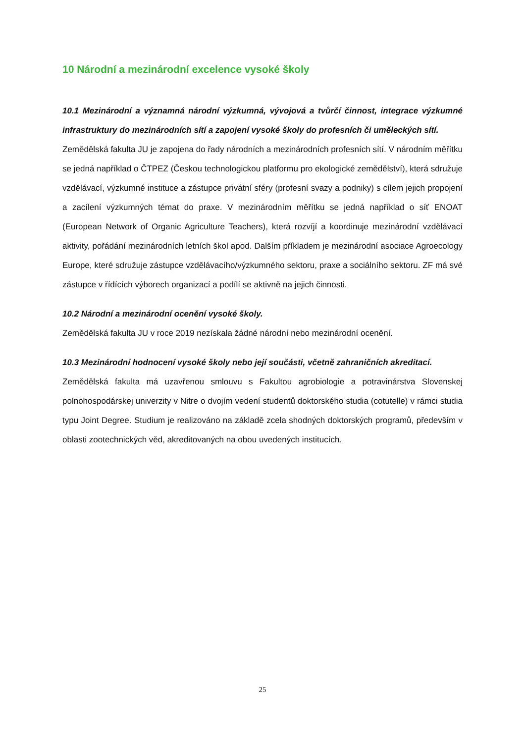10 Národní a mezinárodní excelence vysoké školy
10.1 Mezinárodní a významná národní výzkumná, vývojová a tvůrčí činnost, integrace výzkumné infrastruktury do mezinárodních sítí a zapojení vysoké školy do profesních či uměleckých sítí.
Zemědělská fakulta JU je zapojena do řady národních a mezinárodních profesních sítí. V národním měřítku se jedná například o ČTPEZ (Českou technologickou platformu pro ekologické zemědělství), která sdružuje vzdělávací, výzkumné instituce a zástupce privátní sféry (profesní svazy a podniky) s cílem jejich propojení a zacílení výzkumných témat do praxe. V mezinárodním měřítku se jedná například o síť ENOAT (European Network of Organic Agriculture Teachers), která rozvíjí a koordinuje mezinárodní vzdělávací aktivity, pořádání mezinárodních letních škol apod. Dalším příkladem je mezinárodní asociace Agroecology Europe, které sdružuje zástupce vzdělávacího/výzkumného sektoru, praxe a sociálního sektoru. ZF má své zástupce v řídících výborech organizací a podílí se aktivně na jejich činnosti.
10.2 Národní a mezinárodní ocenění vysoké školy.
Zemědělská fakulta JU v roce 2019 nezískala žádné národní nebo mezinárodní ocenění.
10.3 Mezinárodní hodnocení vysoké školy nebo její součásti, včetně zahraničních akreditací.
Zemědělská fakulta má uzavřenou smlouvu s Fakultou agrobiologie a potravinárstva Slovenskej polnohospodárskej univerzity v Nitre o dvojím vedení studentů doktorského studia (cotutelle) v rámci studia typu Joint Degree. Studium je realizováno na základě zcela shodných doktorských programů, především v oblasti zootechnických věd, akreditovaných na obou uvedených institucích.
25